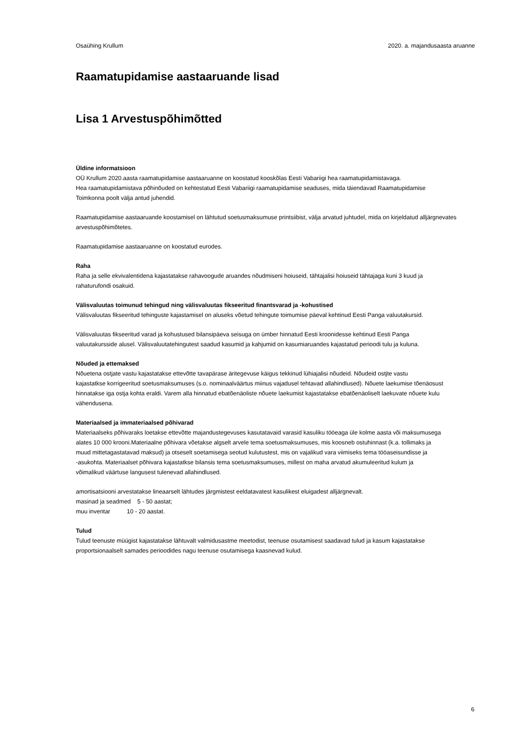Osaühing Krullum 2020. a. majandusaasta aruanne
Raamatupidamise aastaaruande lisad
Lisa 1 Arvestuspõhimõtted
Üldine informatsioon
OÜ Krullum 2020.aasta raamatupidamise aastaaruanne on koostatud kooskõlas Eesti Vabariigi hea raamatupidamistavaga.
Hea raamatupidamistava põhinõuded on kehtestatud Eesti Vabariigi raamatupidamise seaduses, mida täiendavad Raamatupidamise
Toimkonna poolt välja antud juhendid.
Raamatupidamise aastaaruande koostamisel on lähtutud soetusmaksumuse printsiibist, välja arvatud juhtudel, mida on kirjeldatud alljärgnevates
arvestuspõhimõtetes.
Raamatupidamise aastaaruanne on koostatud eurodes.
Raha
Raha ja selle ekvivalentidena kajastatakse rahavoogude aruandes nõudmiseni hoiuseid, tähtajalisi hoiuseid tähtajaga kuni 3 kuud ja
rahaturufondi osakuid.
Välisvaluutas toimunud tehingud ning välisvaluutas fikseeritud finantsvarad ja -kohustised
Välisvaluutas fikseeritud tehinguste kajastamisel on aluseks võetud tehingute toimumise päeval kehtinud Eesti Panga valuutakursid.
Välisvaluutas fikseeritud varad ja kohustused bilansipäeva seisuga on ümber hinnatud Eesti kroonidesse kehtinud Eesti Panga
valuutakursside alusel. Välisvaluutatehingutest saadud kasumid ja kahjumid on kasumiaruandes kajastatud perioodi tulu ja kuluna.
Nõuded ja ettemaksed
Nõuetena ostjate vastu kajastatakse ettevõtte tavapärase äritegevuse käigus tekkinud lühiajalisi nõudeid. Nõudeid ostjte vastu
kajastatkse korrigeeritud soetusmaksumuses (s.o. nominaalväärtus miinus vajadusel tehtavad allahindlused). Nõuete laekumise tõenäosust
hinnatakse iga ostja kohta eraldi. Varem alla hinnatud ebatõenäoliste nõuete laekumist kajastatakse ebatõenäoliselt laekuvate nõuete kulu
vähendusena.
Materiaalsed ja immateriaalsed põhivarad
Materiaalseks põhivaraks loetakse ettevõtte majandustegevuses kasutatavaid varasid kasuliku tööeaga üle kolme aasta või maksumusega
alates 10 000 krooni.Materiaalne põhivara võetakse algselt arvele tema soetusmaksumuses, mis koosneb ostuhinnast (k.a. tollimaks ja
muud mittetagastatavad maksud) ja otseselt soetamisega seotud kulutustest, mis on vajalikud vara viimiseks tema tööaseisundisse ja
-asukohta. Materiaalset põhivara kajastatkse bilansis tema soetusmaksumuses, millest on maha arvatud akumuleeritud kulum ja
võimalikud väärtuse langusest tulenevad allahindlused.
amortisatsiooni arvestatakse lineaarselt lähtudes järgmistest eeldatavatest kasulikest eluigadest alljärgnevalt.
masinad ja seadmed 5 - 50 aastat;
muu inventar 10 - 20 aastat.
Tulud
Tulud teenuste müügist kajastatakse lähtuvalt valmidusastme meetodist, teenuse osutamisest saadavad tulud ja kasum kajastatakse
proportsionaalselt samades perioodides nagu teenuse osutamisega kaasnevad kulud.
6